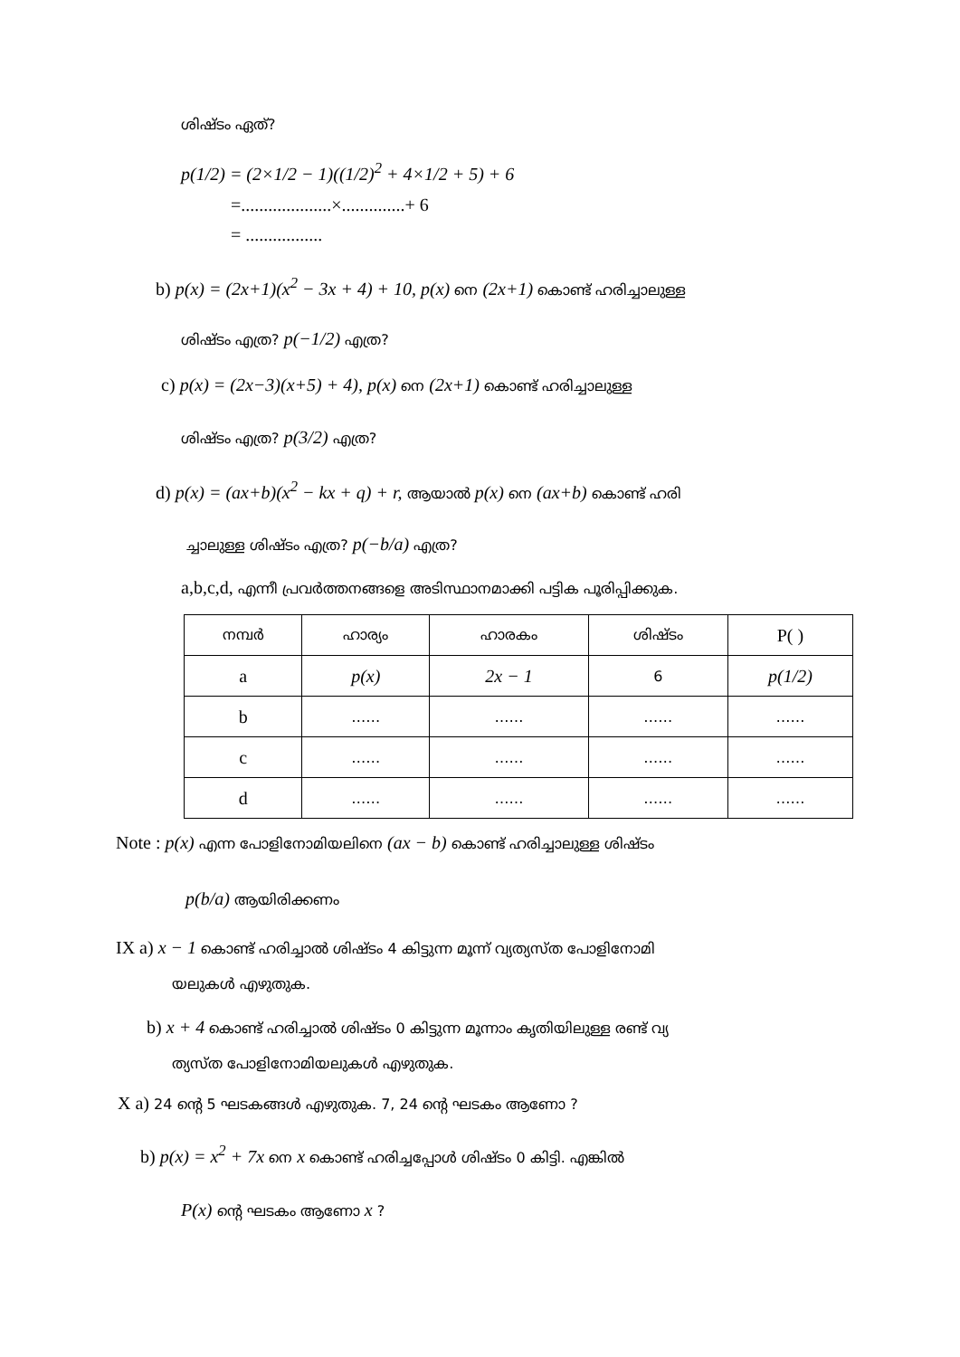ശിഷ്ടം ഏത്?
p(1/2) = (2×1/2 − 1)((1/2)<sup>2</sup> + 4×1/2 + 5) + 6
=....................×..............+ 6
= .................
b) p(x) = (2x+1)(x<sup>2</sup> − 3x + 4) + 10, p(x) നെ (2x+1) കൊണ്ട് ഹരിച്ചാലുള്ള
ശിഷ്ടം എത്ര? p(−1/2) എത്ര?
c) p(x) = (2x−3)(x+5) + 4), p(x) നെ (2x+1) കൊണ്ട് ഹരിച്ചാലുള്ള
ശിഷ്ടം എത്ര? p(3/2) എത്ര?
d) p(x) = (ax+b)(x<sup>2</sup> − kx + q) + r, ആയാൽ p(x) നെ (ax+b) കൊണ്ട് ഹരി
ച്ചാലുള്ള ശിഷ്ടം എത്ര? p(−b/a) എത്ര?
a,b,c,d, എന്നീ പ്രവർത്തനങ്ങളെ അടിസ്ഥാനമാക്കി പട്ടിക പൂരിപ്പിക്കുക.
| നമ്പർ | ഹാര്യം | ഹാരകം | ശിഷ്ടം | P( ) |
| a | p(x) | 2x − 1 | 6 | p(1/2) |
| b | …… | …… | …… | …… |
| c | …… | …… | …… | …… |
| d | …… | …… | …… | …… |
Note : p(x) എന്ന പോളിനോമിയലിനെ (ax − b) കൊണ്ട് ഹരിച്ചാലുള്ള ശിഷ്ടം
p(b/a) ആയിരിക്കണം
IX a) x − 1 കൊണ്ട് ഹരിച്ചാൽ ശിഷ്ടം 4 കിട്ടുന്ന മൂന്ന് വ്യത്യസ്ത പോളിനോമി
യലുകൾ എഴുതുക.
b) x + 4 കൊണ്ട് ഹരിച്ചാൽ ശിഷ്ടം 0 കിട്ടുന്ന മൂന്നാം കൃതിയിലുള്ള രണ്ട് വ്യ
ത്യസ്ത പോളിനോമിയലുകൾ എഴുതുക.
X a) 24 ന്റെ 5 ഘടകങ്ങൾ എഴുതുക. 7, 24 ന്റെ ഘടകം ആണോ ?
b) p(x) = x<sup>2</sup> + 7x നെ x കൊണ്ട് ഹരിച്ചപ്പോൾ ശിഷ്ടം 0 കിട്ടി. എങ്കിൽ
P(x) ന്റെ ഘടകം ആണോ x ?